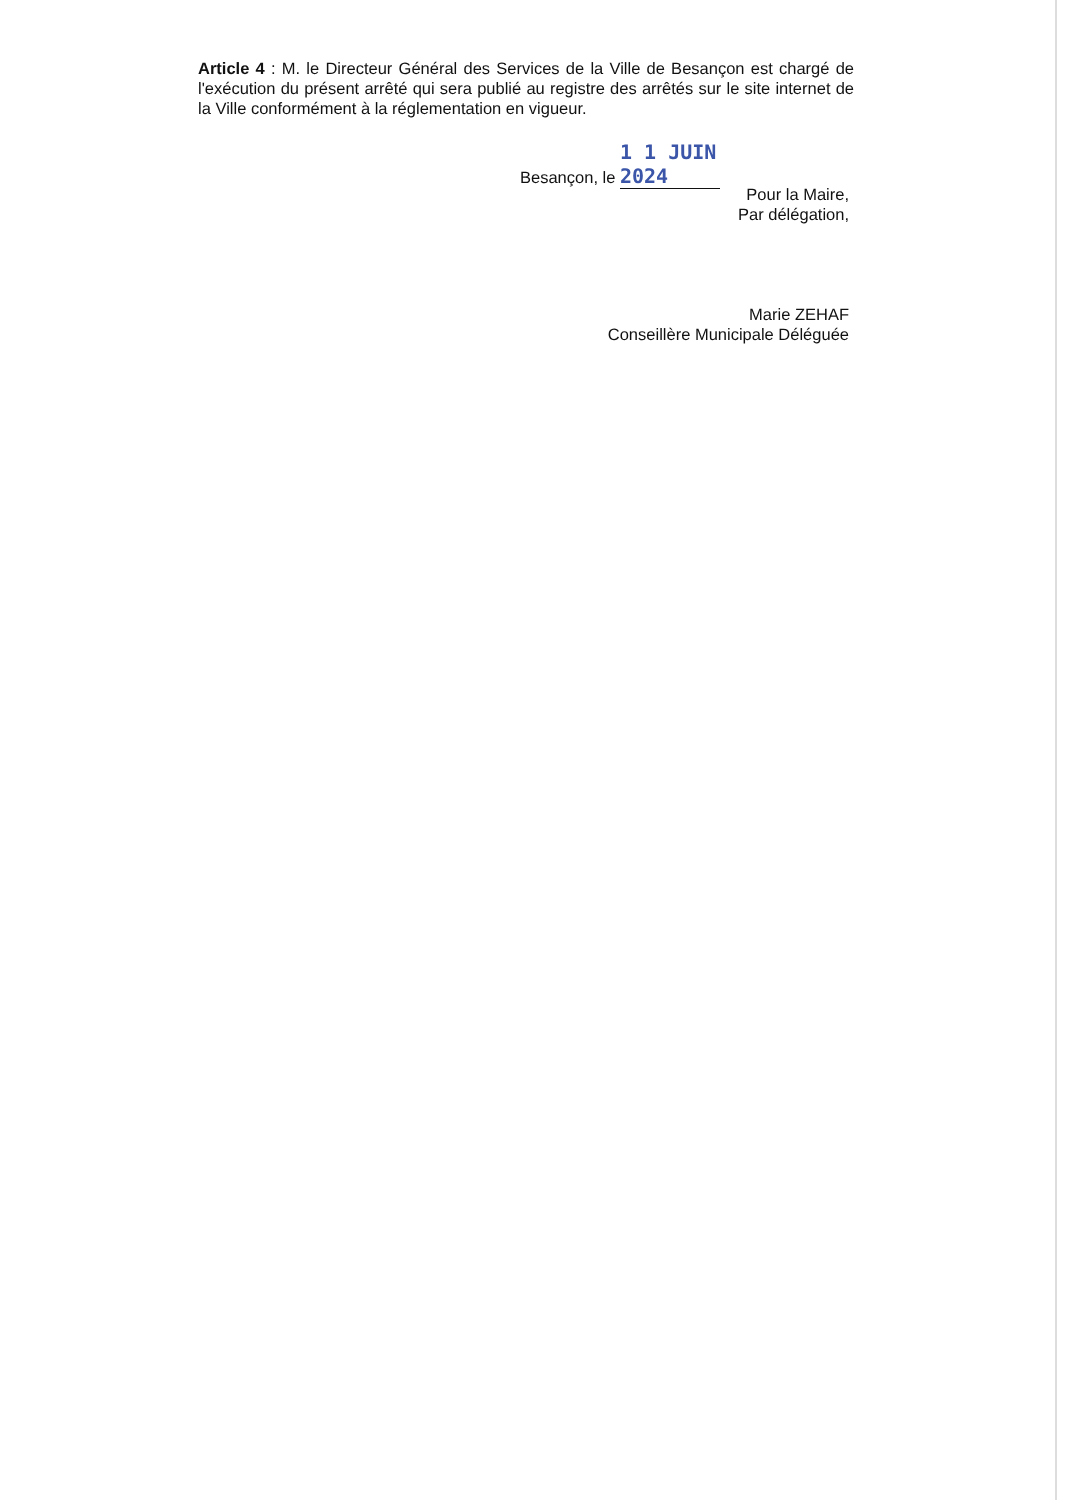Article 4 : M. le Directeur Général des Services de la Ville de Besançon est chargé de l'exécution du présent arrêté qui sera publié au registre des arrêtés sur le site internet de la Ville conformément à la réglementation en vigueur.
Besançon, le 1 1 JUIN 2024
Pour la Maire,
Par délégation,
Marie ZEHAF
Conseillère Municipale Déléguée